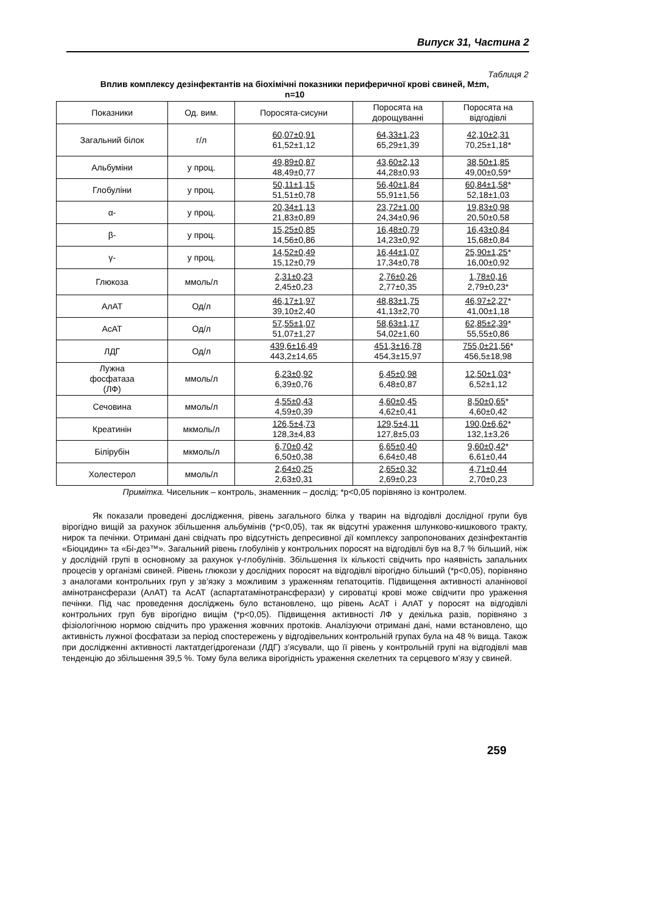Випуск 31, Частина 2
Таблиця 2
Вплив комплексу дезінфектантів на біохімічні показники периферичної крові свиней, М±m,
n=10
| Показники | Од. вим. | Поросята-сисуни | Поросята на дорощуванні | Поросята на відгодівлі |
| --- | --- | --- | --- | --- |
| Загальний білок | г/л | 60,07±0,91 61,52±1,12 | 64,33±1,23 65,29±1,39 | 42,10±2,31 70,25±1,18* |
| Альбуміни | у проц. | 49,89±0,87 48,49±0,77 | 43,60±2,13 44,28±0,93 | 38,50±1,85 49,00±0,59* |
| Глобуліни | у проц. | 50,11±1,15 51,51±0,78 | 56,40±1,84 55,91±1,56 | 60,84±1,58 * 52,18±1,03 |
| α- | у проц. | 20,34±1,13 21,83±0,89 | 23,72±1,00 24,34±0,96 | 19,83±0,98 20,50±0,58 |
| β- | у проц. | 15,25±0,85 14,56±0,86 | 16,48±0,79 14,23±0,92 | 16,43±0,84 15,68±0,84 |
| γ- | у проц. | 14,52±0,49 15,12±0,79 | 16,44±1,07 17,34±0,78 | 25,90±1,25 * 16,00±0,92 |
| Глюкоза | ммоль/л | 2,31±0,23 2,45±0,23 | 2,76±0,26 2,77±0,35 | 1,78±0,16 2,79±0,23* |
| АлАТ | Од/л | 46,17±1,97 39,10±2,40 | 48,83±1,75 41,13±2,70 | 46,97±2,27 * 41,00±1,18 |
| АсАТ | Од/л | 57,55±1,07 51,07±1,27 | 58,63±1,17 54,02±1,60 | 62,85±2,39 * 55,55±0,86 |
| ЛДГ | Од/л | 439,6±16,49 443,2±14,65 | 451,3±16,78 454,3±15,97 | 755,0±21,56 * 456,5±18,98 |
| Лужна фосфатаза (ЛФ) | ммоль/л | 6,23±0,92 6,39±0,76 | 6,45±0,98 6,48±0,87 | 12,50±1,03 * 6,52±1,12 |
| Сечовина | ммоль/л | 4,55±0,43 4,59±0,39 | 4,60±0,45 4,62±0,41 | 8,50±0,65 * 4,60±0,42 |
| Креатинін | мкмоль/л | 126,5±4,73 128,3±4,83 | 129,5±4,11 127,8±5,03 | 190,0±6,62 * 132,1±3,26 |
| Білірубін | мкмоль/л | 6,70±0,42 6,50±0,38 | 6,65±0,40 6,64±0,48 | 9,60±0,42 * 6,61±0,44 |
| Холестерол | ммоль/л | 2,64±0,25 2,63±0,31 | 2,65±0,32 2,69±0,23 | 4,71±0,44 2,70±0,23 |
Примітка. Чисельник – контроль, знаменник – дослід; *р<0,05 порівняно із контролем.
Як показали проведені дослідження, рівень загального білка у тварин на відгодівлі дослідної групи був вірогідно вищій за рахунок збільшення альбумінів (*р<0,05), так як відсутні ураження шлунково-кишкового тракту, нирок та печінки. Отримані дані свідчать про відсутність депресивної дії комплексу запропонованих дезінфектантів «Біоцидин» та «Бі-дез™». Загальний рівень глобулінів у контрольних поросят на відгодівлі був на 8,7 % більший, ніж у дослідній групі в основному за рахунок γ-глобулінів. Збільшення їх кількості свідчить про наявність запальних процесів у організмі свиней. Рівень глюкози у дослідних поросят на відгодівлі вірогідно більший (*р<0,05), порівняно з аналогами контрольних груп у зв’язку з можливим з ураженням гепатоцитів. Підвищення активності аланінової амінотрансферази (АлАТ) та АсАТ (аспартатамінотрансферази) у сироватці крові може свідчити про ураження печінки. Під час проведення досліджень було встановлено, що рівень АсАТ і АлАТ у поросят на відгодівлі контрольних груп був вірогідно вищім (*р<0,05). Підвищення активності ЛФ у декілька разів, порівняно з фізіологічною нормою свідчить про ураження жовчних протоків. Аналізуючи отримані дані, нами встановлено, що активність лужної фосфатази за період спостережень у відгодівельних контрольній групах була на 48 % вища. Також при дослідженні активності лактатдегідрогенази (ЛДГ) з’ясували, що її рівень у контрольній групі на відгодівлі мав тенденцію до збільшення 39,5 %. Тому була велика вірогідність ураження скелетних та серцевого м’язу у свиней.
259